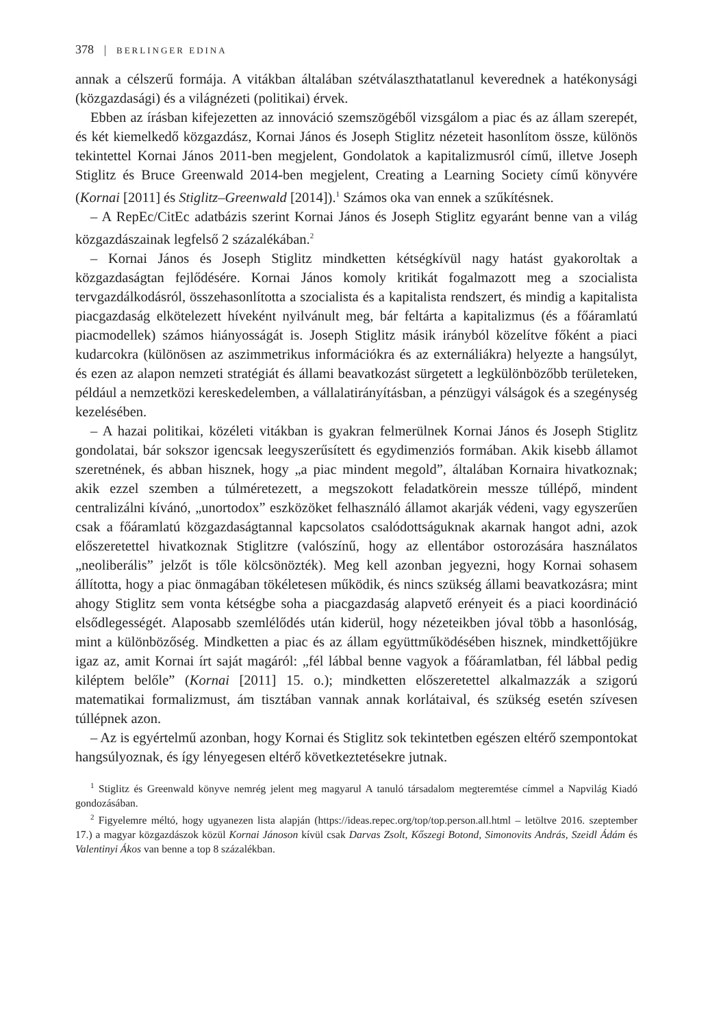378 BERLINGER EDINA
annak a célszerű formája. A vitákban általában szétválaszthatatlanul keverednek a hatékonysági (közgazdasági) és a világnézeti (politikai) érvek.
Ebben az írásban kifejezetten az innováció szemszögéből vizsgálom a piac és az állam szerepét, és két kiemelkedő közgazdász, Kornai János és Joseph Stiglitz nézeteit hasonlítom össze, különös tekintettel Kornai János 2011-ben megjelent, Gondolatok a kapitalizmusról című, illetve Joseph Stiglitz és Bruce Greenwald 2014-ben megjelent, Creating a Learning Society című könyvére (Kornai [2011] és Stiglitz–Greenwald [2014]).<sup>1</sup> Számos oka van ennek a szűkítésnek.
– A RepEc/CitEc adatbázis szerint Kornai János és Joseph Stiglitz egyaránt benne van a világ közgazdászainak legfelső 2 százalékában.<sup>2</sup>
– Kornai János és Joseph Stiglitz mindketten kétségkívül nagy hatást gyakoroltak a közgazdaságtan fejlődésére. Kornai János komoly kritikát fogalmazott meg a szocialista tervgazdálkodásról, összehasonlította a szocialista és a kapitalista rendszert, és mindig a kapitalista piacgazdaság elkötelezett híveként nyilvánult meg, bár feltárta a kapitalizmus (és a főáramlatú piacmodellek) számos hiányosságát is. Joseph Stiglitz másik irányból közelítve főként a piaci kudarcokra (különösen az aszimmetrikus információkra és az externáliákra) helyezte a hangsúlyt, és ezen az alapon nemzeti stratégiát és állami beavatkozást sürgetett a legkülönbözőbb területeken, például a nemzetközi kereskedelemben, a vállalatirányításban, a pénzügyi válságok és a szegénység kezelésében.
– A hazai politikai, közéleti vitákban is gyakran felmerülnek Kornai János és Joseph Stiglitz gondolatai, bár sokszor igencsak leegyszerűsített és egydimenziós formában. Akik kisebb államot szeretnének, és abban hisznek, hogy „a piac mindent megold”, általában Kornaira hivatkoznak; akik ezzel szemben a túlméretezett, a megszokott feladatkörein messze túllépő, mindent centralizálni kívánó, „unortodox” eszközöket felhasználó államot akarják védeni, vagy egyszerűen csak a főáramlatú közgazdaságtannal kapcsolatos csalódottságuknak akarnak hangot adni, azok előszeretettel hivatkoznak Stiglitzre (valószínű, hogy az ellentábor ostorozására használatos „neoliberális” jelzőt is tőle kölcsönözték). Meg kell azonban jegyezni, hogy Kornai sohasem állította, hogy a piac önmagában tökéletesen működik, és nincs szükség állami beavatkozásra; mint ahogy Stiglitz sem vonta kétségbe soha a piacgazdaság alapvető erényeit és a piaci koordináció elsődlegességét. Alaposabb szemlélődés után kiderül, hogy nézeteikben jóval több a hasonlóság, mint a különbözőség. Mindketten a piac és az állam együttműködésében hisznek, mindkettőjükre igaz az, amit Kornai írt saját magáról: „fél lábbal benne vagyok a főáramlatban, fél lábbal pedig kiléptem belőle” (Kornai [2011] 15. o.); mindketten előszeretettel alkalmazzák a szigorú matematikai formalizmust, ám tisztában vannak annak korlátaival, és szükség esetén szívesen túllépnek azon.
– Az is egyértelmű azonban, hogy Kornai és Stiglitz sok tekintetben egészen eltérő szempontokat hangsúlyoznak, és így lényegesen eltérő következtetésekre jutnak.
<sup>1</sup> Stiglitz és Greenwald könyve nemrég jelent meg magyarul A tanuló társadalom megteremtése címmel a Napvilág Kiadó gondozásában.
<sup>2</sup> Figyelemre méltó, hogy ugyanezen lista alapján (https://ideas.repec.org/top/top.person.all.html – letöltve 2016. szeptember 17.) a magyar közgazdászok közül Kornai Jánoson kívül csak Darvas Zsolt, Kőszegi Botond, Simonovits András, Szeidl Ádám és Valentinyi Ákos van benne a top 8 százalékban.